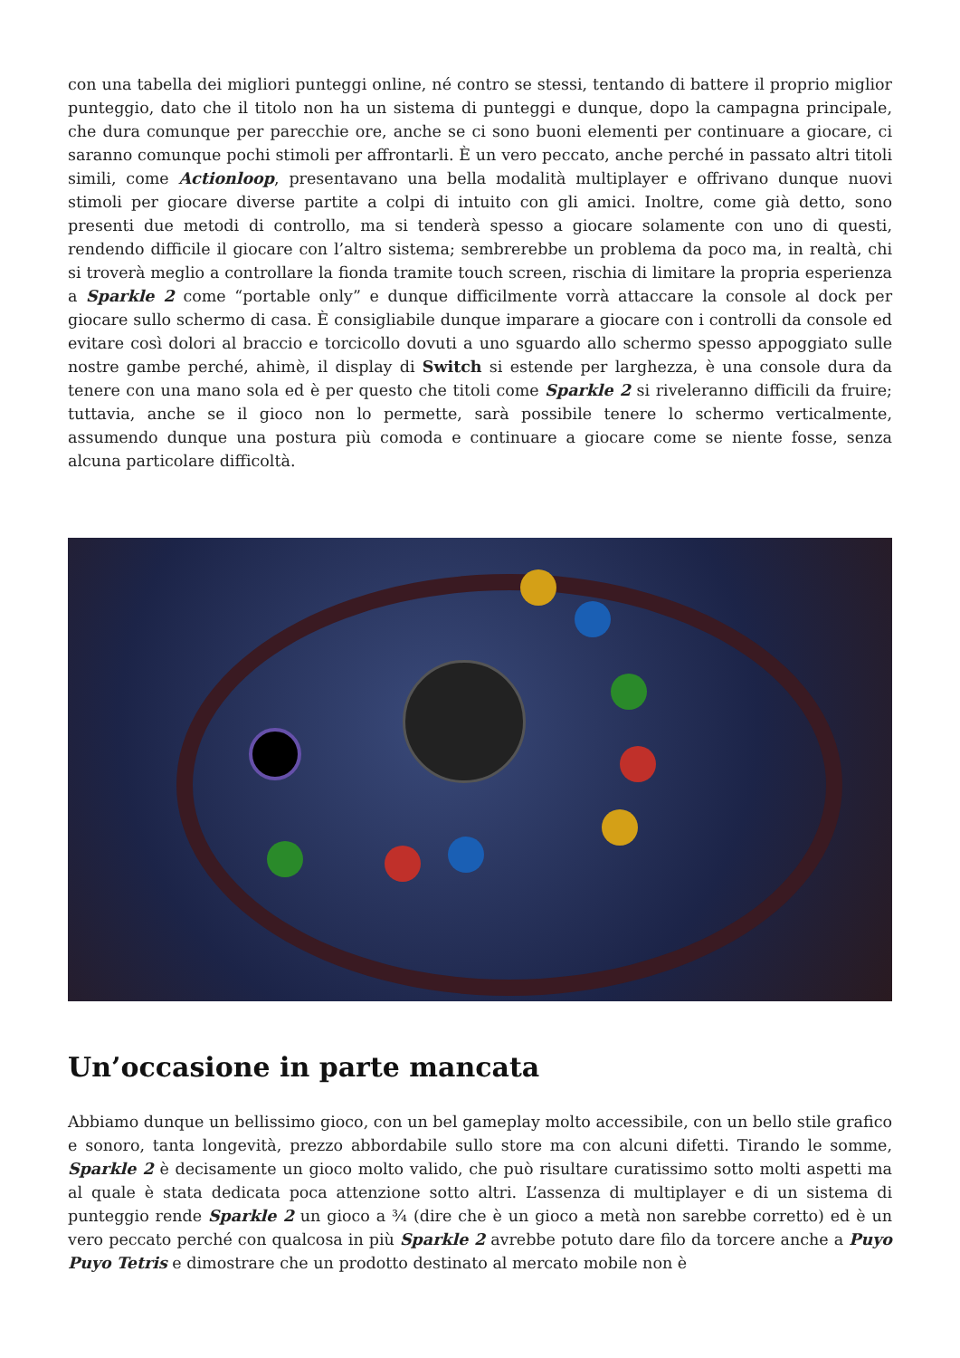con una tabella dei migliori punteggi online, né contro se stessi, tentando di battere il proprio miglior punteggio, dato che il titolo non ha un sistema di punteggi e dunque, dopo la campagna principale, che dura comunque per parecchie ore, anche se ci sono buoni elementi per continuare a giocare, ci saranno comunque pochi stimoli per affrontarli. È un vero peccato, anche perché in passato altri titoli simili, come Actionloop, presentavano una bella modalità multiplayer e offrivano dunque nuovi stimoli per giocare diverse partite a colpi di intuito con gli amici. Inoltre, come già detto, sono presenti due metodi di controllo, ma si tenderà spesso a giocare solamente con uno di questi, rendendo difficile il giocare con l’altro sistema; sembrerebbe un problema da poco ma, in realtà, chi si troverà meglio a controllare la fionda tramite touch screen, rischia di limitare la propria esperienza a Sparkle 2 come “portable only” e dunque difficilmente vorrà attaccare la console al dock per giocare sullo schermo di casa. È consigliabile dunque imparare a giocare con i controlli da console ed evitare così dolori al braccio e torcicollo dovuti a uno sguardo allo schermo spesso appoggiato sulle nostre gambe perché, ahimè, il display di Switch si estende per larghezza, è una console dura da tenere con una mano sola ed è per questo che titoli come Sparkle 2 si riveleranno difficili da fruire; tuttavia, anche se il gioco non lo permette, sarà possibile tenere lo schermo verticalmente, assumendo dunque una postura più comoda e continuare a giocare come se niente fosse, senza alcuna particolare difficoltà.
Un’occasione in parte mancata
Abbiamo dunque un bellissimo gioco, con un bel gameplay molto accessibile, con un bello stile grafico e sonoro, tanta longevità, prezzo abbordabile sullo store ma con alcuni difetti. Tirando le somme, Sparkle 2 è decisamente un gioco molto valido, che può risultare curatissimo sotto molti aspetti ma al quale è stata dedicata poca attenzione sotto altri. L’assenza di multiplayer e di un sistema di punteggio rende Sparkle 2 un gioco a ¾ (dire che è un gioco a metà non sarebbe corretto) ed è un vero peccato perché con qualcosa in più Sparkle 2 avrebbe potuto dare filo da torcere anche a Puyo Puyo Tetris e dimostrare che un prodotto destinato al mercato mobile non è